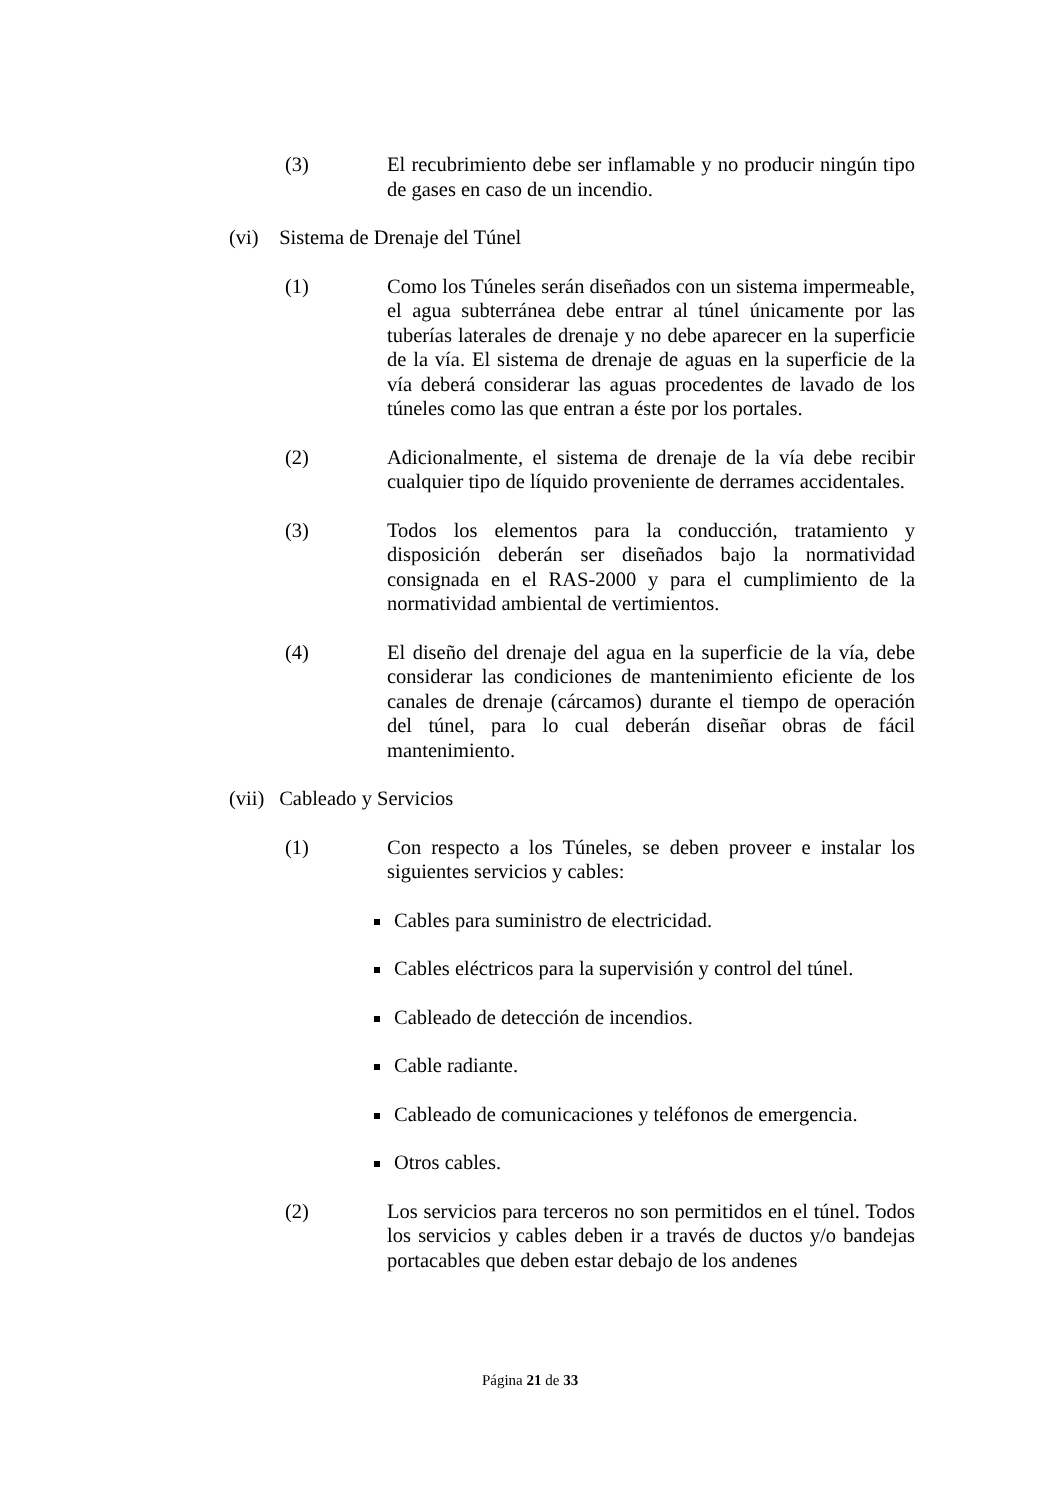(3) El recubrimiento debe ser inflamable y no producir ningún tipo de gases en caso de un incendio.
(vi) Sistema de Drenaje del Túnel
(1) Como los Túneles serán diseñados con un sistema impermeable, el agua subterránea debe entrar al túnel únicamente por las tuberías laterales de drenaje y no debe aparecer en la superficie de la vía. El sistema de drenaje de aguas en la superficie de la vía deberá considerar las aguas procedentes de lavado de los túneles como las que entran a éste por los portales.
(2) Adicionalmente, el sistema de drenaje de la vía debe recibir cualquier tipo de líquido proveniente de derrames accidentales.
(3) Todos los elementos para la conducción, tratamiento y disposición deberán ser diseñados bajo la normatividad consignada en el RAS-2000 y para el cumplimiento de la normatividad ambiental de vertimientos.
(4) El diseño del drenaje del agua en la superficie de la vía, debe considerar las condiciones de mantenimiento eficiente de los canales de drenaje (cárcamos) durante el tiempo de operación del túnel, para lo cual deberán diseñar obras de fácil mantenimiento.
(vii) Cableado y Servicios
(1) Con respecto a los Túneles, se deben proveer e instalar los siguientes servicios y cables:
Cables para suministro de electricidad.
Cables eléctricos para la supervisión y control del túnel.
Cableado de detección de incendios.
Cable radiante.
Cableado de comunicaciones y teléfonos de emergencia.
Otros cables.
(2) Los servicios para terceros no son permitidos en el túnel. Todos los servicios y cables deben ir a través de ductos y/o bandejas portacables que deben estar debajo de los andenes
Página 21 de 33